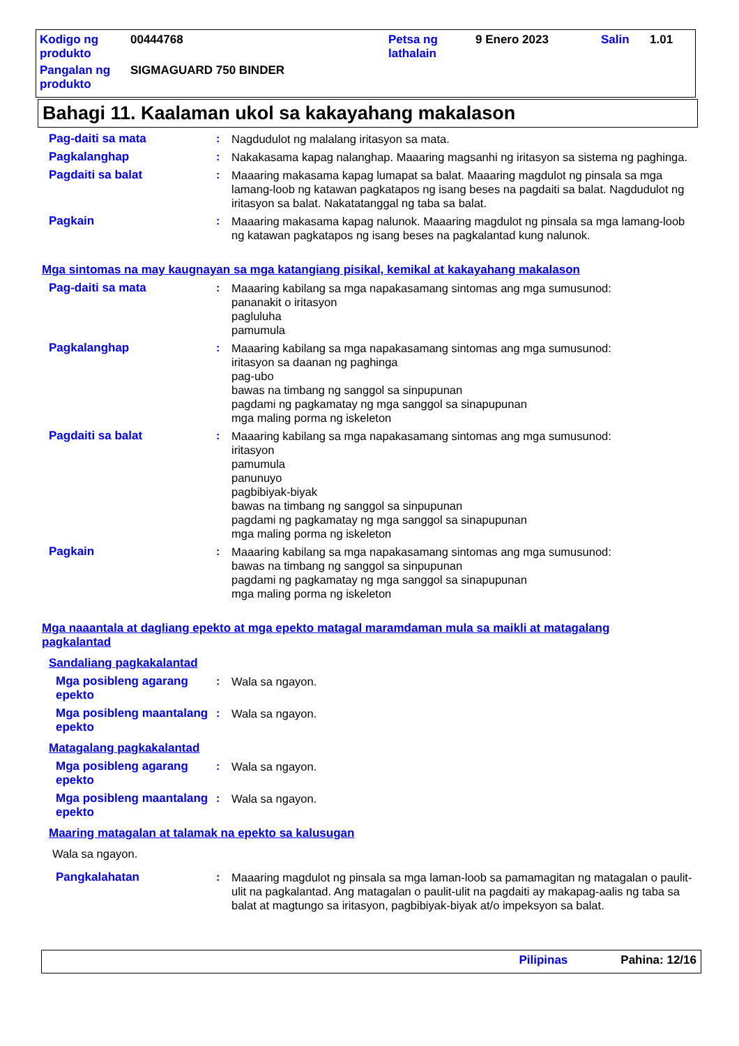| Kodigo ng produkto | 00444768 | Petsa ng lathalain | 9 Enero 2023 | Salin | 1.01 |
| Pangalan ng produkto | SIGMAGUARD 750 BINDER | | | | |
Bahagi 11. Kaalaman ukol sa kakayahang makalason
Pag-daiti sa mata : Nagdudulot ng malalang iritasyon sa mata.
Pagkalanghap : Nakakasama kapag nalanghap. Maaaring magsanhi ng iritasyon sa sistema ng paghinga.
Pagdaiti sa balat : Maaaring makasama kapag lumapat sa balat. Maaaring magdulot ng pinsala sa mga lamang-loob ng katawan pagkatapos ng isang beses na pagdaiti sa balat. Nagdudulot ng iritasyon sa balat. Nakatatanggal ng taba sa balat.
Pagkain : Maaaring makasama kapag nalunok. Maaaring magdulot ng pinsala sa mga lamang-loob ng katawan pagkatapos ng isang beses na pagkalantad kung nalunok.
Mga sintomas na may kaugnayan sa mga katangiang pisikal, kemikal at kakayahang makalason
Pag-daiti sa mata : Maaaring kabilang sa mga napakasamang sintomas ang mga sumusunod:
pananakit o iritasyon
pagluluha
pamumula
Pagkalanghap : Maaaring kabilang sa mga napakasamang sintomas ang mga sumusunod:
iritasyon sa daanan ng paghinga
pag-ubo
bawas na timbang ng sanggol sa sinpupunan
pagdami ng pagkamatay ng mga sanggol sa sinapupunan
mga maling porma ng iskeleton
Pagdaiti sa balat : Maaaring kabilang sa mga napakasamang sintomas ang mga sumusunod:
iritasyon
pamumula
panunuyo
pagbibiyak-biyak
bawas na timbang ng sanggol sa sinpupunan
pagdami ng pagkamatay ng mga sanggol sa sinapupunan
mga maling porma ng iskeleton
Pagkain : Maaaring kabilang sa mga napakasamang sintomas ang mga sumusunod:
bawas na timbang ng sanggol sa sinpupunan
pagdami ng pagkamatay ng mga sanggol sa sinapupunan
mga maling porma ng iskeleton
Mga naaantala at dagliang epekto at mga epekto matagal maramdaman mula sa maikli at matagalang pagkalantad
Sandaliang pagkakalantad
Mga posibleng agarang epekto
: Wala sa ngayon.
Mga posibleng maantalang epekto
: Wala sa ngayon.
Matagalang pagkakalantad
Mga posibleng agarang epekto
: Wala sa ngayon.
Mga posibleng maantalang epekto
: Wala sa ngayon.
Maaring matagalan at talamak na epekto sa kalusugan
Wala sa ngayon.
Pangkalahatan : Maaaring magdulot ng pinsala sa mga laman-loob sa pamamagitan ng matagalan o paulit-ulit na pagkalantad. Ang matagalan o paulit-ulit na pagdaiti ay makapag-aalis ng taba sa balat at magtungo sa iritasyon, pagbibiyak-biyak at/o impeksyon sa balat.
Pilipinas Pahina: 12/16